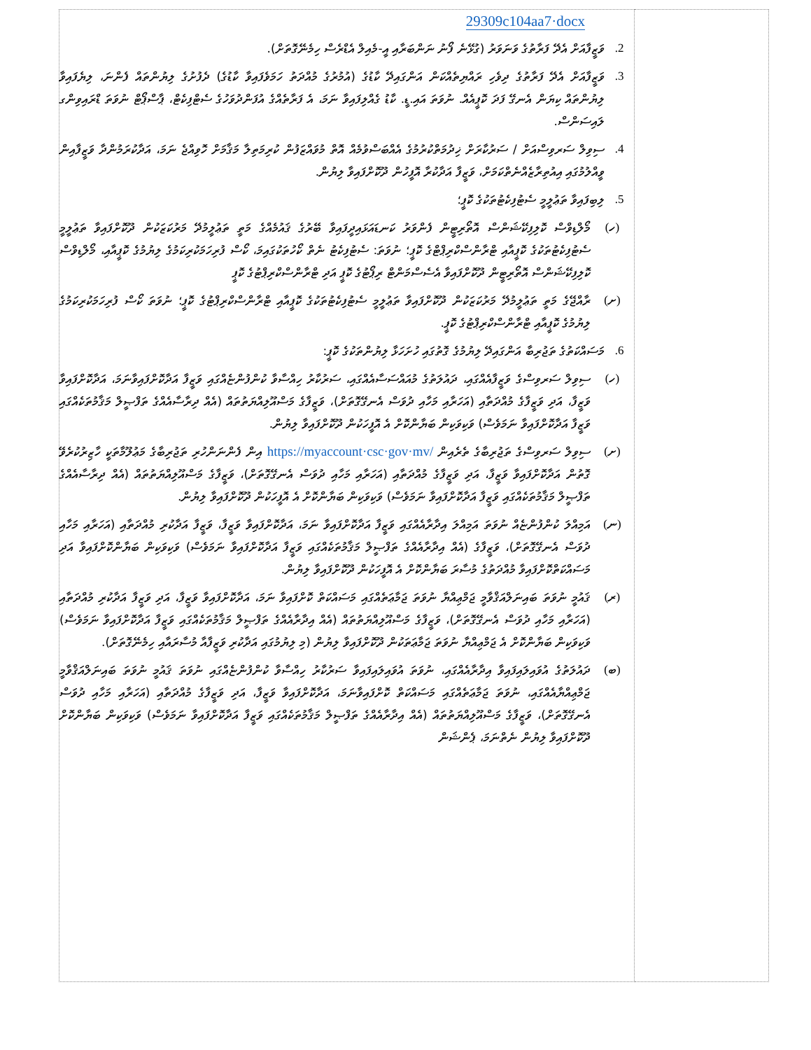| 29309c104aa7·docx 2. ވަޒީފާއަށް އެދޭ ފަރާތުގެ ވަނަވަރު (ގުޅޭނެ ފޯނު ނަންބަރާއި އީ-މެއިލް އެޑްރެސް ހިމެނޭގޮތަށް). 3. ވަޒީފާއަށް އެދޭ ފަރާތުގެ ދިވެހި ރައްޔިތެއްކަން އަންގައިދޭ ކާޑުގެ (އުމުރުގެ މުއްދަތު ހަމަވެފައިވާ ކާޑުގެ) ދެފުށުގެ ލިޔުންތައް ފެންނަ، ލިޔެފައިވާ ލިޔުންތައް ކިޔަން އެނގޭ ފަދަ ކޮޕީއެއް. ނުވަތަ އައި.ޑީ. ކާޑު ގެއްލިފައިވާ ނަމަ، އެ ފަރާތެއްގެ އުފަންދުވަހުގެ ސެޓްފިކެޓް، ޕާސްޕޯޓް ނުވަތަ ޑްރައިވިންގ ލައިސަންސް. 4. ސިވިލް ސަރވިސްއަށް / ސަރުކާރަށް ޚިދުމަތްކުރުމުގެ އެއްބަސްވުމެއް އޮތް މުވައްޒަފުން ކުރިމަތިލާ މަޤާމަށް ހޮވިއްޖެ ނަމަ، އަދާކުރަމުންދާ ވަޒީފާއިން ވީއްލުމުގައި އިއުތިރާޒެއްނެތްކަމަށް، ވަޒީފާ އަދާކުރާ އޮފީހުން ދޫކޮށްފައިވާ ލިޔުން. 5. ލިބިފައިވާ ތަޢުލީމީ ސެޓުފިކެޓުތަކުގެ ކޮޕީ؛ (ހ) މޯލްޑިވްސް ކޮލިފިކޭޝަންސް އޮތޯރިޓީން ފެންވަރު ކަނޑައަޅައިދީފައިވާ ބޭރުގެ ޤައުމެއްގެ މަތީ ތަޢުލީމުދޭ މަރުކަޒަކުން ދޫކޮށްފައިވާ ތަޢުލީމީ ސެޓުފިކެޓުތަކުގެ ކޮޕީއާއި ޓްރާންސްކްރިޕްޓްގެ ކޮޕީ؛ ނުވަތަ: ސެޓުފިކެޓު ނެތް ކޯހުތަކުގައިމަ، ކޯސް ފުރިހަމަކުރިކަމުގެ ލިޔުމުގެ ކޮޕީއާއި، މޯލްޑިވްސް ކޮލިފިކޭޝަންސް އޮތޯރިޓީން ދޫކޮށްފައިވާ އެސެސްމަންޓް ރިޕޯޓުގެ ކޮޕީ އަދި ޓްރާންސްކްރިޕްޓުގެ ކޮޕީ (ށ) ރާއްޖޭގެ މަތީ ތަޢުލީމުދޭ މަރުކަޒަކުން ދޫކޮށްފައިވާ ތަޢުލީމީ ސެޓުފިކެޓުތަކުގެ ކޮޕީއާއި ޓްރާންސްކްރިޕްޓުގެ ކޮޕީ؛ ނުވަތަ ކޯސް ފުރިހަމަކުރިކަމުގެ ލިޔުމުގެ ކޮޕީއާއި ޓްރާންސްކްރިޕްޓުގެ ކޮޕީ. 6. މަސައްކަތުގެ ތަޖުރިބާ އަންގައިދޭ ލިޔުމުގެ ގޮތުގައި ހުށަހަޅާ ލިޔުންތަކުގެ ކޮޕީ: (ހ) ސިވިލް ސަރވިސްގެ ވަޒީފާއެއްގައި، ދައުލަތުގެ މުއައްސަސާއެއްގައި، ސަރުކާރު ހިއްސާވާ ކުންފުންޏެއްގައި ވަޒީފާ އަދާކޮށްފައިވާނަމަ، އަދާކޮށްފައިވާ ވަޒީފާ، އަދި ވަޒީފާގެ މުއްދަތާއި (އަހަރާއި މަހާއި ދުވަސް އެނގޭގޮތަށް)، ވަޒީފާގެ މަސްއޫލިއްޔަތުތައް (އެއް ދިރާސާއެއްގެ ތަފްޞީލް މަޤާމުތަކެއްގައި ވަޒީފާ އަދާކޮށްފައިވާ ނަމަވެސް) ވަކިވަކިން ބަޔާންކޮށް އެ އޮފީހަކުން ދޫކޮށްފައިވާ ލިޔުން. (ށ) ސިވިލް ސަރވިސްގެ ތަޖުރިބާގެ ތެރެއިން https://myaccount·csc·gov·mv/ އިން ފެންނަންހުރި ތަޖުރިބާގެ މަޢުލޫމާތަކީ ހާޒިރުކުރެވޭ ގޮތުން އަދާކޮށްފައިވާ ވަޒީފާ، އަދި ވަޒީފާގެ މުއްދަތާއި (އަހަރާއި މަހާއި ދުވަސް އެނގޭގޮތަށް)، ވަޒީފާގެ މަސްއޫލިއްޔަތުތައް (އެއް ދިރާސާއެއްގެ ތަފްޞީލް މަޤާމުތަކެއްގައި ވަޒީފާ އަދާކޮށްފައިވާ ނަމަވެސް) ވަކިވަކިން ބަޔާންކޮށް އެ އޮފީހަކުން ދޫކޮށްފައިވާ ލިޔުން. (ނ) އަމިއްލަ ކުންފުންޏެއް ނުވަތަ އަމިއްލަ އިދާރާއެއްގައި ވަޒީފާ އަދާކޮށްފައިވާ ނަމަ، އަދާކޮށްފައިވާ ވަޒީފާ، ވަޒީފާ އަދާކުރި މުއްދަތާއި (އަހަރާއި މަހާއި ދުވަސް އެނގޭގޮތަށް)، ވަޒީފާގެ (އެއް އިދާރާއެއްގެ ތަފްޞީލް މަޤާމުތަކެއްގައި ވަޒީފާ އަދާކޮށްފައިވާ ނަމަވެސް) ވަކިވަކިން ބަޔާންކޮށްފައިވާ އަދި މަސައްކަތްކޮށްފައިވާ މުއްދަތުގެ މުސާރަ ބަޔާންކޮށް އެ އޮފީހަކުން ދޫކޮށްފައިވާ ލިޔުން. (ރ) ޤައުމީ ނުވަތަ ބައިނަލްއަޤްވާމީ ޖަމްޢިއްޔާ ނުވަތަ ޖަމާޢަތެއްގައި މަސައްކަތް ކޮށްފައިވާ ނަމަ، އަދާކޮށްފައިވާ ވަޒީފާ، އަދި ވަޒީފާ އަދާކުރި މުއްދަތާއި (އަހަރާއި މަހާއި ދުވަސް އެނގޭގޮތަށް)، ވަޒީފާގެ މަސްއޫލިއްޔަތުތައް (އެއް އިދާރާއެއްގެ ތަފްޞީލް މަޤާމުތަކެއްގައި ވަޒީފާ އަދާކޮށްފައިވާ ނަމަވެސް) ވަކިވަކިން ބަޔާންކޮށް އެ ޖަމްޢިއްޔާ ނުވަތަ ޖަމާޢަތަކުން ދޫކޮށްފައިވާ ލިޔުން (މި ލިޔުމުގައި އަދާކުރި ވަޒީފާއާ މުސާރައާއި ހިމެނޭގޮތަށް). (ބ) ދައުލަތުގެ އުވައިލައިފައިވާ އިދާރާއެއްގައި، ނުވަތަ އުވައިލައިފައިވާ ސަރުކާރު ހިއްސާވާ ކުންފުންޏެއްގައި ނުވަތަ ޤައުމީ ނުވަތަ ބައިނަލްއަޤްވާމީ ޖަމްޢިއްޔާއެއްގައި، ނުވަތަ ޖަމާޢަތެއްގައި މަސައްކަތް ކޮށްފައިވާނަމަ، އަދާކޮށްފައިވާ ވަޒީފާ، އަދި ވަޒީފާގެ މުއްދަތާއި (އަހަރާއި މަހާއި ދުވަސް އެނގޭގޮތަށް)، ވަޒީފާގެ މަސްއޫލިއްޔަތުތައް (އެއް އިދާރާއެއްގެ ތަފްޞީލް މަޤާމުތަކެއްގައި ވަޒީފާ އަދާކޮށްފައިވާ ނަމަވެސް) ވަކިވަކިން ބަޔާންކޮށް ދޫކޮށްފައިވާ ލިޔުން ނެތްނަމަ، ޕެންޝަން | |